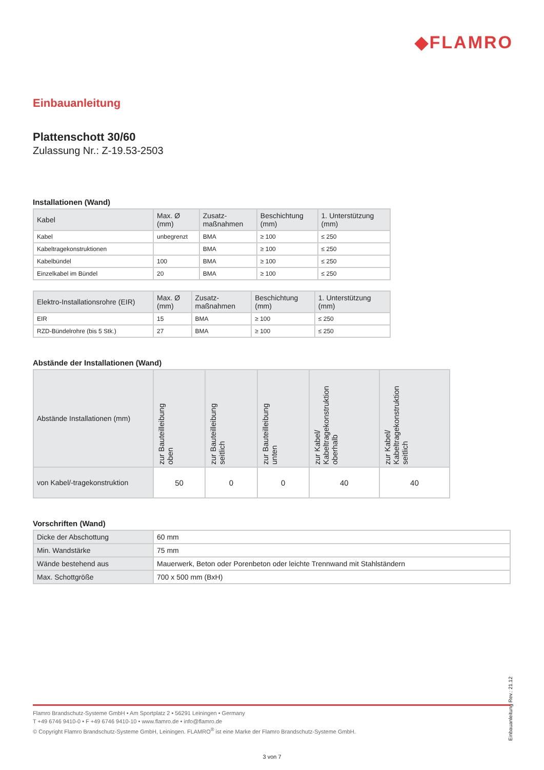◆FLAMRO
Einbauanleitung
Plattenschott 30/60
Zulassung Nr.: Z-19.53-2503
Installationen (Wand)
| Kabel | Max. Ø (mm) | Zusatz- maßnahmen | Beschichtung (mm) | 1. Unterstützung (mm) |
| --- | --- | --- | --- | --- |
| Kabel | unbegrenzt | BMA | ≥ 100 | ≤ 250 |
| Kabeltragekonstruktionen | | BMA | ≥ 100 | ≤ 250 |
| Kabelbündel | 100 | BMA | ≥ 100 | ≤ 250 |
| Einzelkabel im Bündel | 20 | BMA | ≥ 100 | ≤ 250 |
| Elektro-Installationsrohre (EIR) | Max. Ø (mm) | Zusatz- maßnahmen | Beschichtung (mm) | 1. Unterstützung (mm) |
| --- | --- | --- | --- | --- |
| EIR | 15 | BMA | ≥ 100 | ≤ 250 |
| RZD-Bündelrohre (bis 5 Stk.) | 27 | BMA | ≥ 100 | ≤ 250 |
Abstände der Installationen (Wand)
| Abstände Installationen (mm) | zur Bauteilleibung oben | zur Bauteilleibung seitlich | zur Bauteilleibung unten | zur Kabel/ Kabeltragekonstruktion oberhalb | zur Kabel/ Kabeltragekonstruktion seitlich |
| --- | --- | --- | --- | --- | --- |
| von Kabel/-tragekonstruktion | 50 | 0 | 0 | 40 | 40 |
Vorschriften (Wand)
| Dicke der Abschottung | 60 mm |
| Min. Wandstärke | 75 mm |
| Wände bestehend aus | Mauerwerk, Beton oder Porenbeton oder leichte Trennwand mit Stahlständern |
| Max. Schottgröße | 700 x 500 mm (BxH) |
Einbauanleitung Rev.: 21.12
Flamro Brandschutz-Systeme GmbH • Am Sportplatz 2 • 56291 Leiningen • Germany
T +49 6746 9410-0 • F +49 6746 9410-10 • www.flamro.de • info@flamro.de
© Copyright Flamro Brandschutz-Systeme GmbH, Leiningen. FLAMRO<sup>®</sup> ist eine Marke der Flamro Brandschutz-Systeme GmbH.
3 von 7